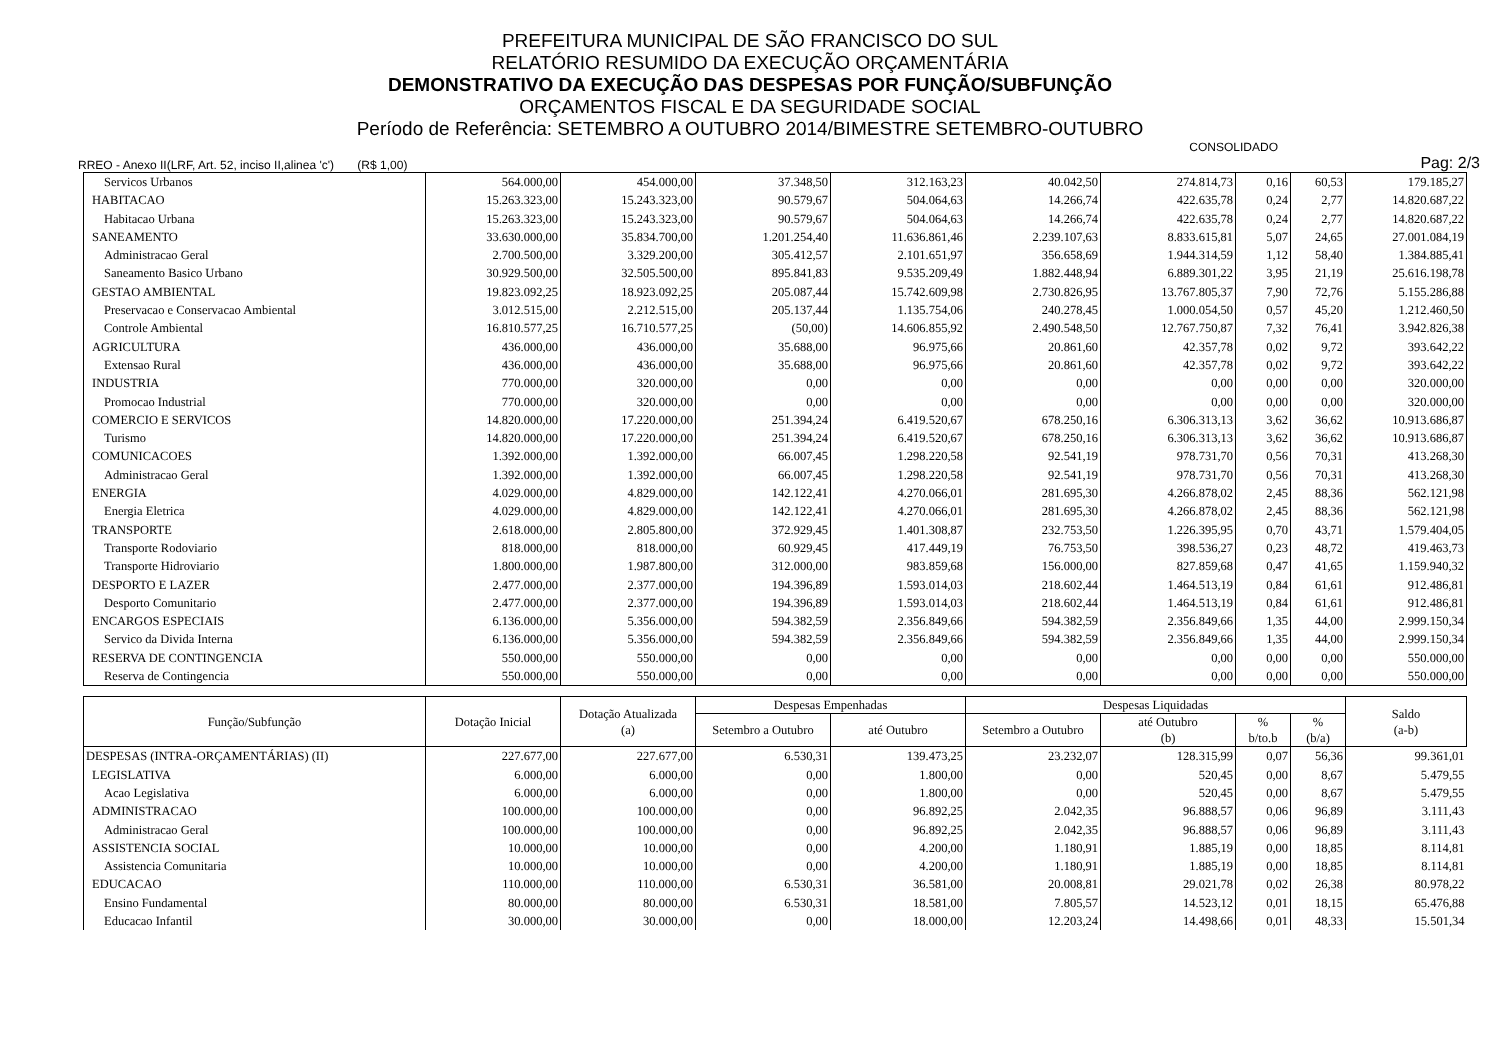PREFEITURA MUNICIPAL DE SÃO FRANCISCO DO SUL
RELATÓRIO RESUMIDO DA EXECUÇÃO ORÇAMENTÁRIA
DEMONSTRATIVO DA EXECUÇÃO DAS DESPESAS POR FUNÇÃO/SUBFUNÇÃO
ORÇAMENTOS FISCAL E DA SEGURIDADE SOCIAL
Período de Referência: SETEMBRO A OUTUBRO 2014/BIMESTRE SETEMBRO-OUTUBRO
CONSOLIDADO
RREO - Anexo II(LRF, Art. 52, inciso II,alinea 'c') (R$ 1,00) Pag: 2/3
| Servicos Urbanos | 564.000,00 | 454.000,00 | 37.348,50 | 312.163,23 | 40.042,50 | 274.814,73 | 0,16 | 60,53 | 179.185,27 |
| HABITACAO | 15.263.323,00 | 15.243.323,00 | 90.579,67 | 504.064,63 | 14.266,74 | 422.635,78 | 0,24 | 2,77 | 14.820.687,22 |
| Habitacao Urbana | 15.263.323,00 | 15.243.323,00 | 90.579,67 | 504.064,63 | 14.266,74 | 422.635,78 | 0,24 | 2,77 | 14.820.687,22 |
| SANEAMENTO | 33.630.000,00 | 35.834.700,00 | 1.201.254,40 | 11.636.861,46 | 2.239.107,63 | 8.833.615,81 | 5,07 | 24,65 | 27.001.084,19 |
| Administracao Geral | 2.700.500,00 | 3.329.200,00 | 305.412,57 | 2.101.651,97 | 356.658,69 | 1.944.314,59 | 1,12 | 58,40 | 1.384.885,41 |
| Saneamento Basico Urbano | 30.929.500,00 | 32.505.500,00 | 895.841,83 | 9.535.209,49 | 1.882.448,94 | 6.889.301,22 | 3,95 | 21,19 | 25.616.198,78 |
| GESTAO AMBIENTAL | 19.823.092,25 | 18.923.092,25 | 205.087,44 | 15.742.609,98 | 2.730.826,95 | 13.767.805,37 | 7,90 | 72,76 | 5.155.286,88 |
| Preservacao e Conservacao Ambiental | 3.012.515,00 | 2.212.515,00 | 205.137,44 | 1.135.754,06 | 240.278,45 | 1.000.054,50 | 0,57 | 45,20 | 1.212.460,50 |
| Controle Ambiental | 16.810.577,25 | 16.710.577,25 | (50,00) | 14.606.855,92 | 2.490.548,50 | 12.767.750,87 | 7,32 | 76,41 | 3.942.826,38 |
| AGRICULTURA | 436.000,00 | 436.000,00 | 35.688,00 | 96.975,66 | 20.861,60 | 42.357,78 | 0,02 | 9,72 | 393.642,22 |
| Extensao Rural | 436.000,00 | 436.000,00 | 35.688,00 | 96.975,66 | 20.861,60 | 42.357,78 | 0,02 | 9,72 | 393.642,22 |
| INDUSTRIA | 770.000,00 | 320.000,00 | 0,00 | 0,00 | 0,00 | 0,00 | 0,00 | 0,00 | 320.000,00 |
| Promocao Industrial | 770.000,00 | 320.000,00 | 0,00 | 0,00 | 0,00 | 0,00 | 0,00 | 0,00 | 320.000,00 |
| COMERCIO E SERVICOS | 14.820.000,00 | 17.220.000,00 | 251.394,24 | 6.419.520,67 | 678.250,16 | 6.306.313,13 | 3,62 | 36,62 | 10.913.686,87 |
| Turismo | 14.820.000,00 | 17.220.000,00 | 251.394,24 | 6.419.520,67 | 678.250,16 | 6.306.313,13 | 3,62 | 36,62 | 10.913.686,87 |
| COMUNICACOES | 1.392.000,00 | 1.392.000,00 | 66.007,45 | 1.298.220,58 | 92.541,19 | 978.731,70 | 0,56 | 70,31 | 413.268,30 |
| Administracao Geral | 1.392.000,00 | 1.392.000,00 | 66.007,45 | 1.298.220,58 | 92.541,19 | 978.731,70 | 0,56 | 70,31 | 413.268,30 |
| ENERGIA | 4.029.000,00 | 4.829.000,00 | 142.122,41 | 4.270.066,01 | 281.695,30 | 4.266.878,02 | 2,45 | 88,36 | 562.121,98 |
| Energia Eletrica | 4.029.000,00 | 4.829.000,00 | 142.122,41 | 4.270.066,01 | 281.695,30 | 4.266.878,02 | 2,45 | 88,36 | 562.121,98 |
| TRANSPORTE | 2.618.000,00 | 2.805.800,00 | 372.929,45 | 1.401.308,87 | 232.753,50 | 1.226.395,95 | 0,70 | 43,71 | 1.579.404,05 |
| Transporte Rodoviario | 818.000,00 | 818.000,00 | 60.929,45 | 417.449,19 | 76.753,50 | 398.536,27 | 0,23 | 48,72 | 419.463,73 |
| Transporte Hidroviario | 1.800.000,00 | 1.987.800,00 | 312.000,00 | 983.859,68 | 156.000,00 | 827.859,68 | 0,47 | 41,65 | 1.159.940,32 |
| DESPORTO E LAZER | 2.477.000,00 | 2.377.000,00 | 194.396,89 | 1.593.014,03 | 218.602,44 | 1.464.513,19 | 0,84 | 61,61 | 912.486,81 |
| Desporto Comunitario | 2.477.000,00 | 2.377.000,00 | 194.396,89 | 1.593.014,03 | 218.602,44 | 1.464.513,19 | 0,84 | 61,61 | 912.486,81 |
| ENCARGOS ESPECIAIS | 6.136.000,00 | 5.356.000,00 | 594.382,59 | 2.356.849,66 | 594.382,59 | 2.356.849,66 | 1,35 | 44,00 | 2.999.150,34 |
| Servico da Divida Interna | 6.136.000,00 | 5.356.000,00 | 594.382,59 | 2.356.849,66 | 594.382,59 | 2.356.849,66 | 1,35 | 44,00 | 2.999.150,34 |
| RESERVA DE CONTINGENCIA | 550.000,00 | 550.000,00 | 0,00 | 0,00 | 0,00 | 0,00 | 0,00 | 0,00 | 550.000,00 |
| Reserva de Contingencia | 550.000,00 | 550.000,00 | 0,00 | 0,00 | 0,00 | 0,00 | 0,00 | 0,00 | 550.000,00 |
| Função/Subfunção | Dotação Inicial | Dotação Atualizada (a) | Despesas Empenhadas | | Despesas Liquidadas | | | | Saldo (a-b) |
| --- | --- | --- | --- | --- | --- | --- | --- | --- | --- |
| | | | Setembro a Outubro | até Outubro | Setembro a Outubro | até Outubro (b) | % b/to.b | % (b/a) | |
| DESPESAS (INTRA-ORÇAMENTÁRIAS) (II) | 227.677,00 | 227.677,00 | 6.530,31 | 139.473,25 | 23.232,07 | 128.315,99 | 0,07 | 56,36 | 99.361,01 |
| LEGISLATIVA | 6.000,00 | 6.000,00 | 0,00 | 1.800,00 | 0,00 | 520,45 | 0,00 | 8,67 | 5.479,55 |
| Acao Legislativa | 6.000,00 | 6.000,00 | 0,00 | 1.800,00 | 0,00 | 520,45 | 0,00 | 8,67 | 5.479,55 |
| ADMINISTRACAO | 100.000,00 | 100.000,00 | 0,00 | 96.892,25 | 2.042,35 | 96.888,57 | 0,06 | 96,89 | 3.111,43 |
| Administracao Geral | 100.000,00 | 100.000,00 | 0,00 | 96.892,25 | 2.042,35 | 96.888,57 | 0,06 | 96,89 | 3.111,43 |
| ASSISTENCIA SOCIAL | 10.000,00 | 10.000,00 | 0,00 | 4.200,00 | 1.180,91 | 1.885,19 | 0,00 | 18,85 | 8.114,81 |
| Assistencia Comunitaria | 10.000,00 | 10.000,00 | 0,00 | 4.200,00 | 1.180,91 | 1.885,19 | 0,00 | 18,85 | 8.114,81 |
| EDUCACAO | 110.000,00 | 110.000,00 | 6.530,31 | 36.581,00 | 20.008,81 | 29.021,78 | 0,02 | 26,38 | 80.978,22 |
| Ensino Fundamental | 80.000,00 | 80.000,00 | 6.530,31 | 18.581,00 | 7.805,57 | 14.523,12 | 0,01 | 18,15 | 65.476,88 |
| Educacao Infantil | 30.000,00 | 30.000,00 | 0,00 | 18.000,00 | 12.203,24 | 14.498,66 | 0,01 | 48,33 | 15.501,34 |